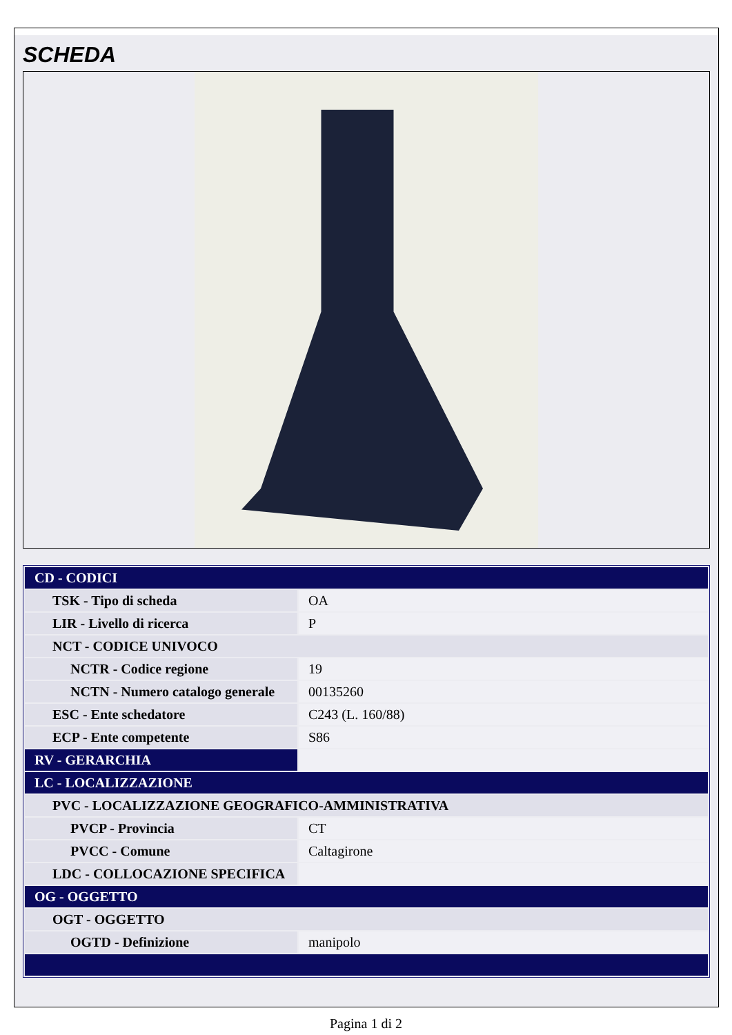SCHEDA
| CD - CODICI | |
| TSK - Tipo di scheda | OA |
| LIR - Livello di ricerca | P |
| NCT - CODICE UNIVOCO | |
| NCTR - Codice regione | 19 |
| NCTN - Numero catalogo generale | 00135260 |
| ESC - Ente schedatore | C243 (L. 160/88) |
| ECP - Ente competente | S86 |
| RV - GERARCHIA | |
| LC - LOCALIZZAZIONE | |
| PVC - LOCALIZZAZIONE GEOGRAFICO-AMMINISTRATIVA | |
| PVCP - Provincia | CT |
| PVCC - Comune | Caltagirone |
| LDC - COLLOCAZIONE SPECIFICA | |
| OG - OGGETTO | |
| OGT - OGGETTO | |
| OGTD - Definizione | manipolo |
Pagina 1 di 2